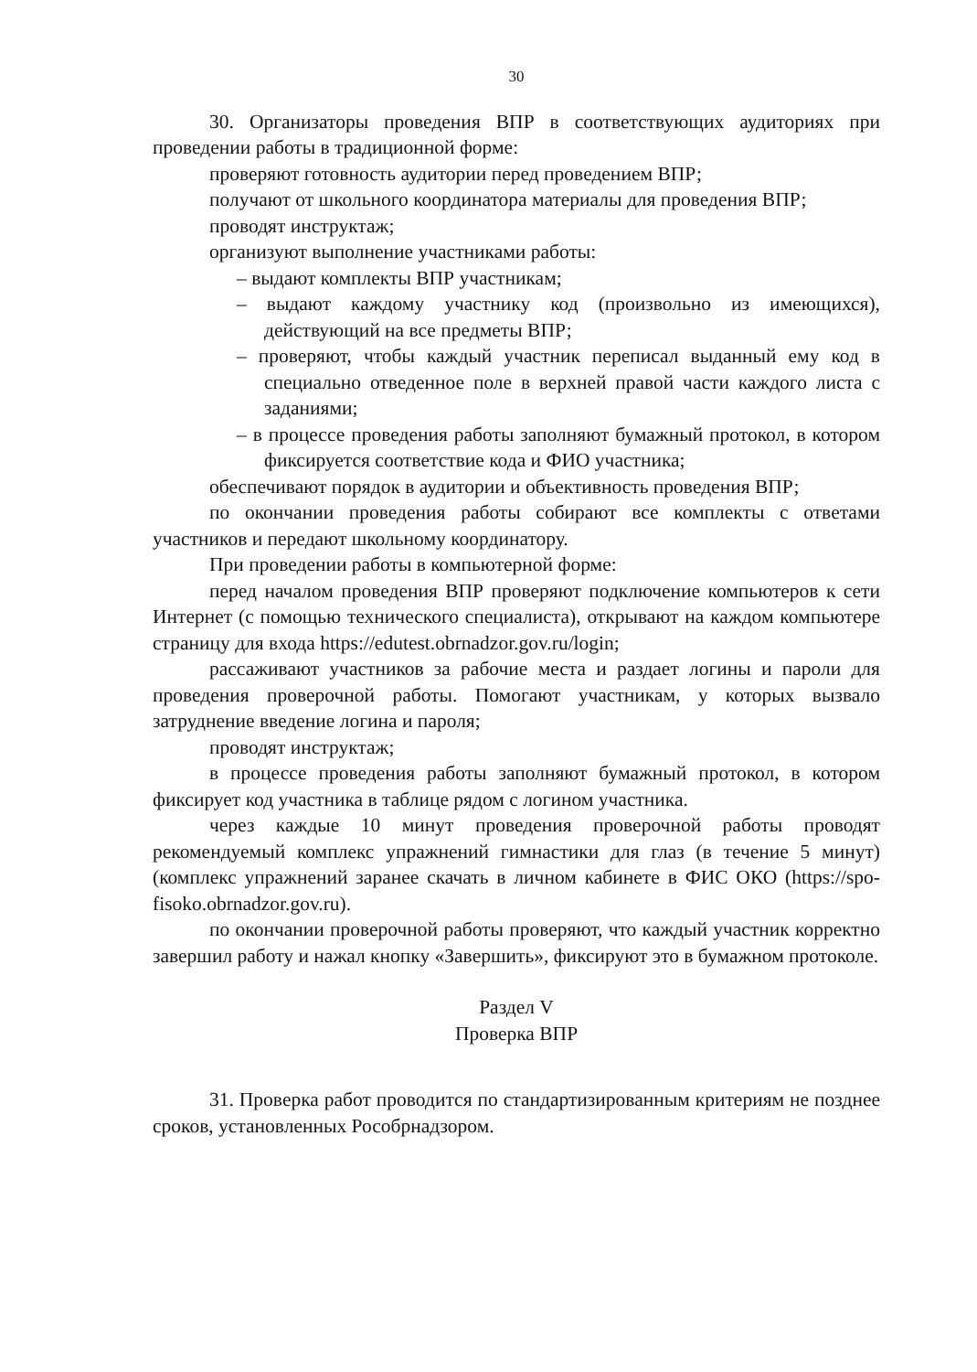30
30. Организаторы проведения ВПР в соответствующих аудиториях при проведении работы в традиционной форме:
проверяют готовность аудитории перед проведением ВПР;
получают от школьного координатора материалы для проведения ВПР;
проводят инструктаж;
организуют выполнение участниками работы:
– выдают комплекты ВПР участникам;
– выдают каждому участнику код (произвольно из имеющихся), действующий на все предметы ВПР;
– проверяют, чтобы каждый участник переписал выданный ему код в специально отведенное поле в верхней правой части каждого листа с заданиями;
– в процессе проведения работы заполняют бумажный протокол, в котором фиксируется соответствие кода и ФИО участника;
обеспечивают порядок в аудитории и объективность проведения ВПР;
по окончании проведения работы собирают все комплекты с ответами участников и передают школьному координатору.
При проведении работы в компьютерной форме:
перед началом проведения ВПР проверяют подключение компьютеров к сети Интернет (с помощью технического специалиста), открывают на каждом компьютере страницу для входа https://edutest.obrnadzor.gov.ru/login;
рассаживают участников за рабочие места и раздает логины и пароли для проведения проверочной работы. Помогают участникам, у которых вызвало затруднение введение логина и пароля;
проводят инструктаж;
в процессе проведения работы заполняют бумажный протокол, в котором фиксирует код участника в таблице рядом с логином участника.
через каждые 10 минут проведения проверочной работы проводят рекомендуемый комплекс упражнений гимнастики для глаз (в течение 5 минут) (комплекс упражнений заранее скачать в личном кабинете в ФИС ОКО (https://spo-fisoko.obrnadzor.gov.ru).
по окончании проверочной работы проверяют, что каждый участник корректно завершил работу и нажал кнопку «Завершить», фиксируют это в бумажном протоколе.
Раздел V
Проверка ВПР
31. Проверка работ проводится по стандартизированным критериям не позднее сроков, установленных Рособрнадзором.